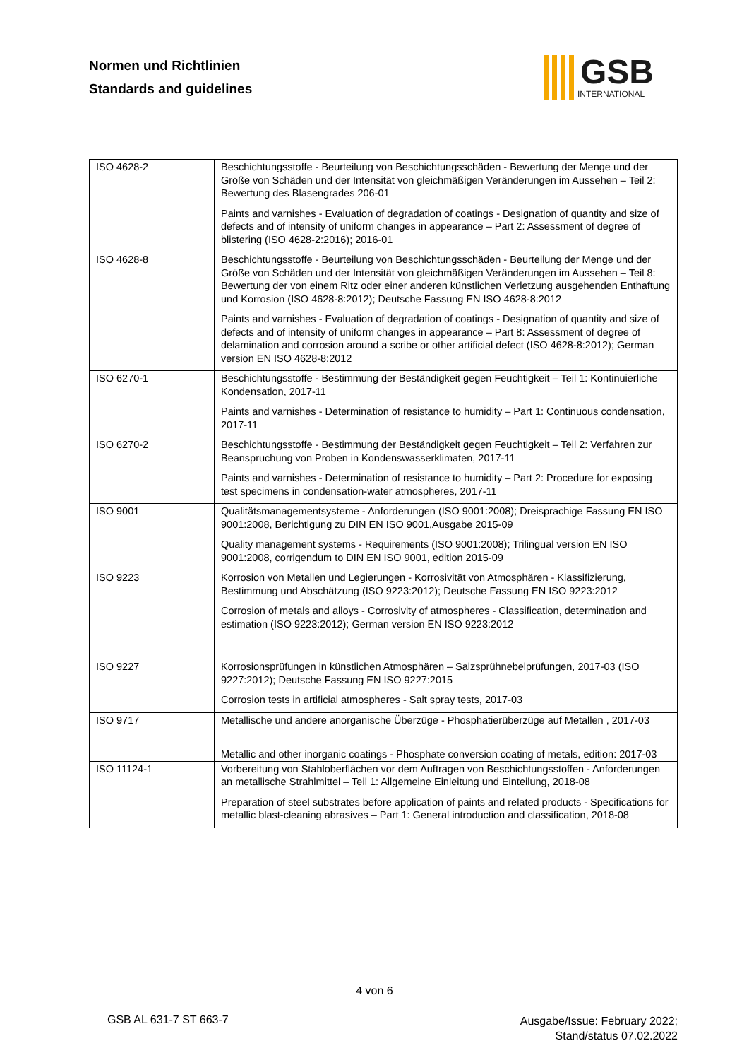Normen und Richtlinien
Standards and guidelines
GSB
INTERNATIONAL
| ISO 4628-2 | Beschichtungsstoffe - Beurteilung von Beschichtungsschäden - Bewertung der Menge und der Größe von Schäden und der Intensität von gleichmäßigen Veränderungen im Aussehen – Teil 2: Bewertung des Blasengrades 206-01 Paints and varnishes - Evaluation of degradation of coatings - Designation of quantity and size of defects and of intensity of uniform changes in appearance – Part 2: Assessment of degree of blistering (ISO 4628-2:2016); 2016-01 |
| ISO 4628-8 | Beschichtungsstoffe - Beurteilung von Beschichtungsschäden - Beurteilung der Menge und der Größe von Schäden und der Intensität von gleichmäßigen Veränderungen im Aussehen – Teil 8: Bewertung der von einem Ritz oder einer anderen künstlichen Verletzung ausgehenden Enthaftung und Korrosion (ISO 4628-8:2012); Deutsche Fassung EN ISO 4628-8:2012 Paints and varnishes - Evaluation of degradation of coatings - Designation of quantity and size of defects and of intensity of uniform changes in appearance – Part 8: Assessment of degree of delamination and corrosion around a scribe or other artificial defect (ISO 4628-8:2012); German version EN ISO 4628-8:2012 |
| ISO 6270-1 | Beschichtungsstoffe - Bestimmung der Beständigkeit gegen Feuchtigkeit – Teil 1: Kontinuierliche Kondensation, 2017-11 Paints and varnishes - Determination of resistance to humidity – Part 1: Continuous condensation, 2017-11 |
| ISO 6270-2 | Beschichtungsstoffe - Bestimmung der Beständigkeit gegen Feuchtigkeit – Teil 2: Verfahren zur Beanspruchung von Proben in Kondenswasserklimaten, 2017-11 Paints and varnishes - Determination of resistance to humidity – Part 2: Procedure for exposing test specimens in condensation-water atmospheres, 2017-11 |
| ISO 9001 | Qualitätsmanagementsysteme - Anforderungen (ISO 9001:2008); Dreisprachige Fassung EN ISO 9001:2008, Berichtigung zu DIN EN ISO 9001,Ausgabe 2015-09 Quality management systems - Requirements (ISO 9001:2008); Trilingual version EN ISO 9001:2008, corrigendum to DIN EN ISO 9001, edition 2015-09 |
| ISO 9223 | Korrosion von Metallen und Legierungen - Korrosivität von Atmosphären - Klassifizierung, Bestimmung und Abschätzung (ISO 9223:2012); Deutsche Fassung EN ISO 9223:2012 Corrosion of metals and alloys - Corrosivity of atmospheres - Classification, determination and estimation (ISO 9223:2012); German version EN ISO 9223:2012 |
| ISO 9227 | Korrosionsprüfungen in künstlichen Atmosphären – Salzsprühnebelprüfungen, 2017-03 (ISO 9227:2012); Deutsche Fassung EN ISO 9227:2015 Corrosion tests in artificial atmospheres - Salt spray tests, 2017-03 |
| ISO 9717 | Metallische und andere anorganische Überzüge - Phosphatierüberzüge auf Metallen , 2017-03 Metallic and other inorganic coatings - Phosphate conversion coating of metals, edition: 2017-03 |
| ISO 11124-1 | Vorbereitung von Stahloberflächen vor dem Auftragen von Beschichtungsstoffen - Anforderungen an metallische Strahlmittel – Teil 1: Allgemeine Einleitung und Einteilung, 2018-08 Preparation of steel substrates before application of paints and related products - Specifications for metallic blast-cleaning abrasives – Part 1: General introduction and classification, 2018-08 |
4 von 6
GSB AL 631-7 ST 663-7
Ausgabe/Issue: February 2022;
Stand/status 07.02.2022